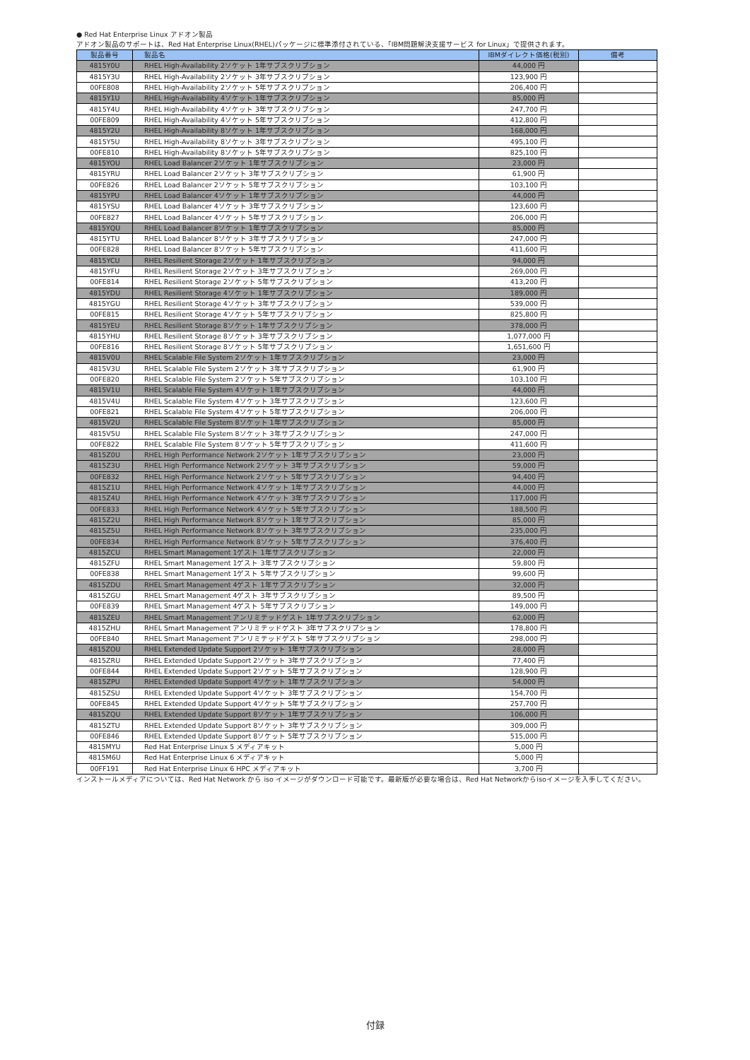● Red Hat Enterprise Linux アドオン製品
アドオン製品のサポートは、Red Hat Enterprise Linux(RHEL)パッケージに標準添付されている、「IBM問題解決支援サービス for Linux」で提供されます。
| 製品番号 | 製品名 | IBMダイレクト価格(税別) | 備考 |
| --- | --- | --- | --- |
| 4815Y0U | RHEL High-Availability 2ソケット 1年サブスクリプション | 44,000 円 | |
| 4815Y3U | RHEL High-Availability 2ソケット 3年サブスクリプション | 123,900 円 | |
| 00FE808 | RHEL High-Availability 2ソケット 5年サブスクリプション | 206,400 円 | |
| 4815Y1U | RHEL High-Availability 4ソケット 1年サブスクリプション | 85,000 円 | |
| 4815Y4U | RHEL High-Availability 4ソケット 3年サブスクリプション | 247,700 円 | |
| 00FE809 | RHEL High-Availability 4ソケット 5年サブスクリプション | 412,800 円 | |
| 4815Y2U | RHEL High-Availability 8ソケット 1年サブスクリプション | 168,000 円 | |
| 4815Y5U | RHEL High-Availability 8ソケット 3年サブスクリプション | 495,100 円 | |
| 00FE810 | RHEL High-Availability 8ソケット 5年サブスクリプション | 825,100 円 | |
| 4815YOU | RHEL Load Balancer 2ソケット 1年サブスクリプション | 23,000 円 | |
| 4815YRU | RHEL Load Balancer 2ソケット 3年サブスクリプション | 61,900 円 | |
| 00FE826 | RHEL Load Balancer 2ソケット 5年サブスクリプション | 103,100 円 | |
| 4815YPU | RHEL Load Balancer 4ソケット 1年サブスクリプション | 44,000 円 | |
| 4815YSU | RHEL Load Balancer 4ソケット 3年サブスクリプション | 123,600 円 | |
| 00FE827 | RHEL Load Balancer 4ソケット 5年サブスクリプション | 206,000 円 | |
| 4815YQU | RHEL Load Balancer 8ソケット 1年サブスクリプション | 85,000 円 | |
| 4815YTU | RHEL Load Balancer 8ソケット 3年サブスクリプション | 247,000 円 | |
| 00FE828 | RHEL Load Balancer 8ソケット 5年サブスクリプション | 411,600 円 | |
| 4815YCU | RHEL Resilient Storage 2ソケット 1年サブスクリプション | 94,000 円 | |
| 4815YFU | RHEL Resilient Storage 2ソケット 3年サブスクリプション | 269,000 円 | |
| 00FE814 | RHEL Resilient Storage 2ソケット 5年サブスクリプション | 413,200 円 | |
| 4815YDU | RHEL Resilient Storage 4ソケット 1年サブスクリプション | 189,000 円 | |
| 4815YGU | RHEL Resilient Storage 4ソケット 3年サブスクリプション | 539,000 円 | |
| 00FE815 | RHEL Resilient Storage 4ソケット 5年サブスクリプション | 825,800 円 | |
| 4815YEU | RHEL Resilient Storage 8ソケット 1年サブスクリプション | 378,000 円 | |
| 4815YHU | RHEL Resilient Storage 8ソケット 3年サブスクリプション | 1,077,000 円 | |
| 00FE816 | RHEL Resilient Storage 8ソケット 5年サブスクリプション | 1,651,600 円 | |
| 4815V0U | RHEL Scalable File System 2ソケット 1年サブスクリプション | 23,000 円 | |
| 4815V3U | RHEL Scalable File System 2ソケット 3年サブスクリプション | 61,900 円 | |
| 00FE820 | RHEL Scalable File System 2ソケット 5年サブスクリプション | 103,100 円 | |
| 4815V1U | RHEL Scalable File System 4ソケット 1年サブスクリプション | 44,000 円 | |
| 4815V4U | RHEL Scalable File System 4ソケット 3年サブスクリプション | 123,600 円 | |
| 00FE821 | RHEL Scalable File System 4ソケット 5年サブスクリプション | 206,000 円 | |
| 4815V2U | RHEL Scalable File System 8ソケット 1年サブスクリプション | 85,000 円 | |
| 4815V5U | RHEL Scalable File System 8ソケット 3年サブスクリプション | 247,000 円 | |
| 00FE822 | RHEL Scalable File System 8ソケット 5年サブスクリプション | 411,600 円 | |
| 4815Z0U | RHEL High Performance Network 2ソケット 1年サブスクリプション | 23,000 円 | |
| 4815Z3U | RHEL High Performance Network 2ソケット 3年サブスクリプション | 59,000 円 | |
| 00FE832 | RHEL High Performance Network 2ソケット 5年サブスクリプション | 94,400 円 | |
| 4815Z1U | RHEL High Performance Network 4ソケット 1年サブスクリプション | 44,000 円 | |
| 4815Z4U | RHEL High Performance Network 4ソケット 3年サブスクリプション | 117,000 円 | |
| 00FE833 | RHEL High Performance Network 4ソケット 5年サブスクリプション | 188,500 円 | |
| 4815Z2U | RHEL High Performance Network 8ソケット 1年サブスクリプション | 85,000 円 | |
| 4815Z5U | RHEL High Performance Network 8ソケット 3年サブスクリプション | 235,000 円 | |
| 00FE834 | RHEL High Performance Network 8ソケット 5年サブスクリプション | 376,400 円 | |
| 4815ZCU | RHEL Smart Management 1ゲスト 1年サブスクリプション | 22,000 円 | |
| 4815ZFU | RHEL Smart Management 1ゲスト 3年サブスクリプション | 59,800 円 | |
| 00FE838 | RHEL Smart Management 1ゲスト 5年サブスクリプション | 99,600 円 | |
| 4815ZDU | RHEL Smart Management 4ゲスト 1年サブスクリプション | 32,000 円 | |
| 4815ZGU | RHEL Smart Management 4ゲスト 3年サブスクリプション | 89,500 円 | |
| 00FE839 | RHEL Smart Management 4ゲスト 5年サブスクリプション | 149,000 円 | |
| 4815ZEU | RHEL Smart Management アンリミテッドゲスト 1年サブスクリプション | 62,000 円 | |
| 4815ZHU | RHEL Smart Management アンリミテッドゲスト 3年サブスクリプション | 178,800 円 | |
| 00FE840 | RHEL Smart Management アンリミテッドゲスト 5年サブスクリプション | 298,000 円 | |
| 4815ZOU | RHEL Extended Update Support 2ソケット 1年サブスクリプション | 28,000 円 | |
| 4815ZRU | RHEL Extended Update Support 2ソケット 3年サブスクリプション | 77,400 円 | |
| 00FE844 | RHEL Extended Update Support 2ソケット 5年サブスクリプション | 128,900 円 | |
| 4815ZPU | RHEL Extended Update Support 4ソケット 1年サブスクリプション | 54,000 円 | |
| 4815ZSU | RHEL Extended Update Support 4ソケット 3年サブスクリプション | 154,700 円 | |
| 00FE845 | RHEL Extended Update Support 4ソケット 5年サブスクリプション | 257,700 円 | |
| 4815ZQU | RHEL Extended Update Support 8ソケット 1年サブスクリプション | 106,000 円 | |
| 4815ZTU | RHEL Extended Update Support 8ソケット 3年サブスクリプション | 309,000 円 | |
| 00FE846 | RHEL Extended Update Support 8ソケット 5年サブスクリプション | 515,000 円 | |
| 4815MYU | Red Hat Enterprise Linux 5 メディアキット | 5,000 円 | |
| 4815M6U | Red Hat Enterprise Linux 6 メディアキット | 5,000 円 | |
| 00FF191 | Red Hat Enterprise Linux 6 HPC メディアキット | 3,700 円 | |
インストールメディアについては、Red Hat Network から iso イメージがダウンロード可能です。最新版が必要な場合は、Red Hat Networkからisoイメージを入手してください。
付録